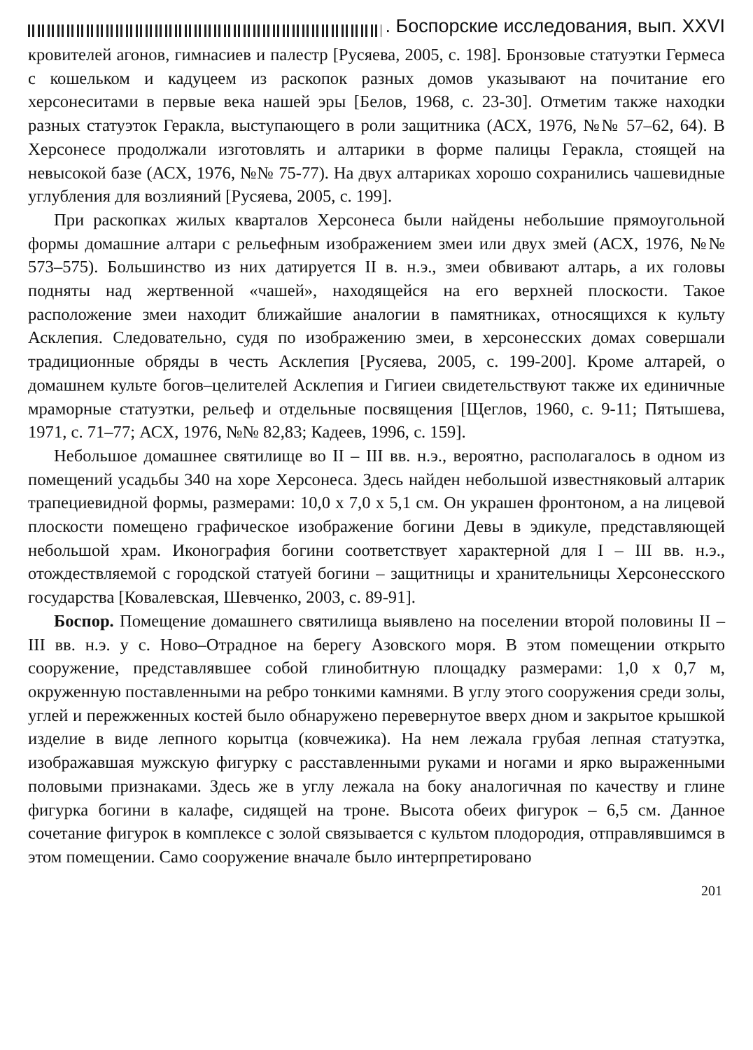. Боспорские исследования, вып. XXVI
кровителей агонов, гимнасиев и палестр [Русяева, 2005, с. 198]. Бронзовые статуэтки Гермеса с кошельком и кадуцеем из раскопок разных домов указывают на почитание его херсонеситами в первые века нашей эры [Белов, 1968, с. 23-30]. Отметим также находки разных статуэток Геракла, выступающего в роли защитника (АСХ, 1976, №№ 57–62, 64). В Херсонесе продолжали изготовлять и алтарики в форме палицы Геракла, стоящей на невысокой базе (АСХ, 1976, №№ 75-77). На двух алтариках хорошо сохранились чашевидные углубления для возлияний [Русяева, 2005, с. 199].
При раскопках жилых кварталов Херсонеса были найдены небольшие прямоугольной формы домашние алтари с рельефным изображением змеи или двух змей (АСХ, 1976, №№ 573–575). Большинство из них датируется II в. н.э., змеи обвивают алтарь, а их головы подняты над жертвенной «чашей», находящейся на его верхней плоскости. Такое расположение змеи находит ближайшие аналогии в памятниках, относящихся к культу Асклепия. Следовательно, судя по изображению змеи, в херсонесских домах совершали традиционные обряды в честь Асклепия [Русяева, 2005, с. 199-200]. Кроме алтарей, о домашнем культе богов–целителей Асклепия и Гигиеи свидетельствуют также их единичные мраморные статуэтки, рельеф и отдельные посвящения [Щеглов, 1960, с. 9-11; Пятышева, 1971, с. 71–77; АСХ, 1976, №№ 82,83; Кадеев, 1996, с. 159].
Небольшое домашнее святилище во II – III вв. н.э., вероятно, располагалось в одном из помещений усадьбы 340 на хоре Херсонеса. Здесь найден небольшой известняковый алтарик трапециевидной формы, размерами: 10,0 х 7,0 х 5,1 см. Он украшен фронтоном, а на лицевой плоскости помещено графическое изображение богини Девы в эдикуле, представляющей небольшой храм. Иконография богини соответствует характерной для I – III вв. н.э., отождествляемой с городской статуей богини – защитницы и хранительницы Херсонесского государства [Ковалевская, Шевченко, 2003, с. 89-91].
Боспор. Помещение домашнего святилища выявлено на поселении второй половины II – III вв. н.э. у с. Ново–Отрадное на берегу Азовского моря. В этом помещении открыто сооружение, представлявшее собой глинобитную площадку размерами: 1,0 х 0,7 м, окруженную поставленными на ребро тонкими камнями. В углу этого сооружения среди золы, углей и пережженных костей было обнаружено перевернутое вверх дном и закрытое крышкой изделие в виде лепного корытца (ковчежика). На нем лежала грубая лепная статуэтка, изображавшая мужскую фигурку с расставленными руками и ногами и ярко выраженными половыми признаками. Здесь же в углу лежала на боку аналогичная по качеству и глине фигурка богини в калафе, сидящей на троне. Высота обеих фигурок – 6,5 см. Данное сочетание фигурок в комплексе с золой связывается с культом плодородия, отправлявшимся в этом помещении. Само сооружение вначале было интерпретировано
201